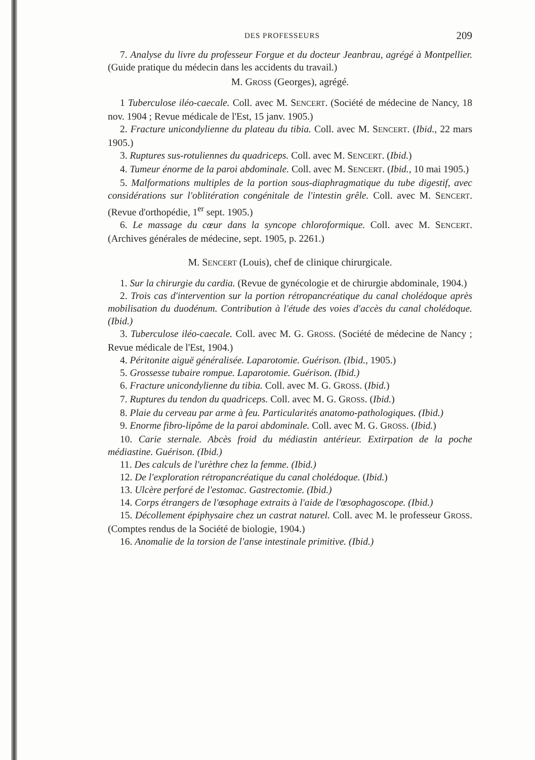DES PROFESSEURS 209
7. Analyse du livre du professeur Forgue et du docteur Jeanbrau, agrégé à Montpellier. (Guide pratique du médecin dans les accidents du travail.)
M. GROSS (Georges), agrégé.
1 Tuberculose iléo-caecale. Coll. avec M. SENCERT. (Société de médecine de Nancy, 18 nov. 1904 ; Revue médicale de l'Est, 15 janv. 1905.)
2. Fracture unicondylienne du plateau du tibia. Coll. avec M. SENCERT. (Ibid., 22 mars 1905.)
3. Ruptures sus-rotuliennes du quadriceps. Coll. avec M. SENCERT. (Ibid.)
4. Tumeur énorme de la paroi abdominale. Coll. avec M. SENCERT. (Ibid., 10 mai 1905.)
5. Malformations multiples de la portion sous-diaphragmatique du tube digestif, avec considérations sur l'oblitération congénitale de l'intestin grêle. Coll. avec M. SENCERT. (Revue d'orthopédie, 1<sup>er</sup> sept. 1905.)
6. Le massage du cœur dans la syncope chloroformique. Coll. avec M. SENCERT. (Archives générales de médecine, sept. 1905, p. 2261.)
M. SENCERT (Louis), chef de clinique chirurgicale.
1. Sur la chirurgie du cardia. (Revue de gynécologie et de chirurgie abdominale, 1904.)
2. Trois cas d'intervention sur la portion rétropancréatique du canal cholédoque après mobilisation du duodénum. Contribution à l'étude des voies d'accès du canal cholédoque. (Ibid.)
3. Tuberculose iléo-caecale. Coll. avec M. G. GROSS. (Société de médecine de Nancy ; Revue médicale de l'Est, 1904.)
4. Péritonite aiguë généralisée. Laparotomie. Guérison. (Ibid., 1905.)
5. Grossesse tubaire rompue. Laparotomie. Guérison. (Ibid.)
6. Fracture unicondylienne du tibia. Coll. avec M. G. GROSS. (Ibid.)
7. Ruptures du tendon du quadriceps. Coll. avec M. G. GROSS. (Ibid.)
8. Plaie du cerveau par arme à feu. Particularités anatomo-pathologiques. (Ibid.)
9. Enorme fibro-lipôme de la paroi abdominale. Coll. avec M. G. GROSS. (Ibid.)
10. Carie sternale. Abcès froid du médiastin antérieur. Extirpation de la poche médiastine. Guérison. (Ibid.)
11. Des calculs de l'urèthre chez la femme. (Ibid.)
12. De l'exploration rétropancréatique du canal cholédoque. (Ibid.)
13. Ulcère perforé de l'estomac. Gastrectomie. (Ibid.)
14. Corps étrangers de l'œsophage extraits à l'aide de l'œsophagoscope. (Ibid.)
15. Décollement épiphysaire chez un castrat naturel. Coll. avec M. le professeur GROSS. (Comptes rendus de la Société de biologie, 1904.)
16. Anomalie de la torsion de l'anse intestinale primitive. (Ibid.)